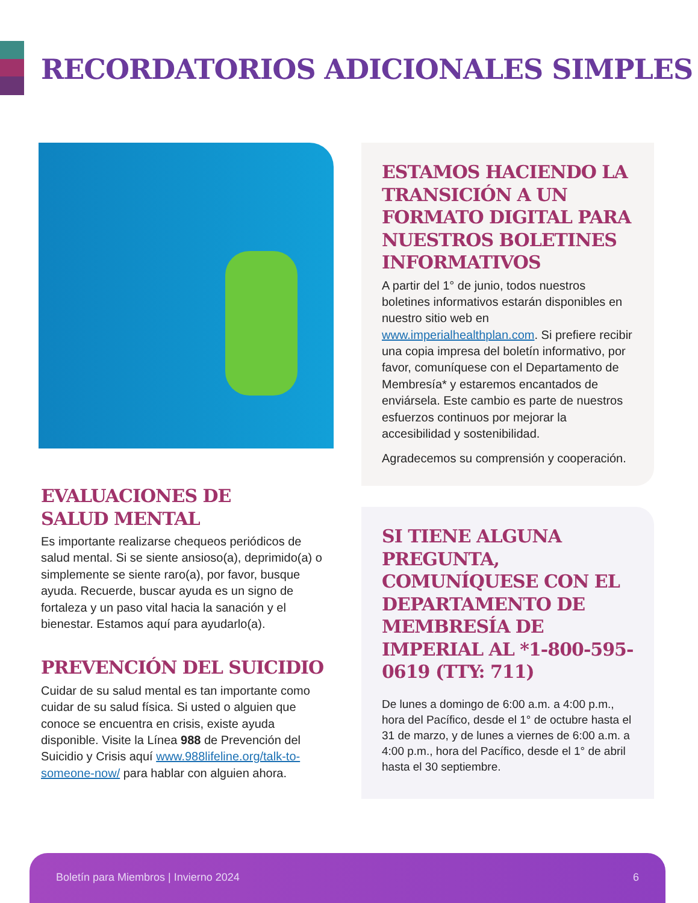RECORDATORIOS ADICIONALES SIMPLES
ESTAMOS HACIENDO LA TRANSICIÓN A UN FORMATO DIGITAL PARA NUESTROS BOLETINES INFORMATIVOS
A partir del 1° de junio, todos nuestros boletines informativos estarán disponibles en nuestro sitio web en www.imperialhealthplan.com. Si prefiere recibir una copia impresa del boletín informativo, por favor, comuníquese con el Departamento de Membresía* y estaremos encantados de enviársela. Este cambio es parte de nuestros esfuerzos continuos por mejorar la accesibilidad y sostenibilidad.
Agradecemos su comprensión y cooperación.
EVALUACIONES DE
SALUD MENTAL
Es importante realizarse chequeos periódicos de salud mental. Si se siente ansioso(a), deprimido(a) o simplemente se siente raro(a), por favor, busque ayuda. Recuerde, buscar ayuda es un signo de fortaleza y un paso vital hacia la sanación y el bienestar. Estamos aquí para ayudarlo(a).
PREVENCIÓN DEL SUICIDIO
Cuidar de su salud mental es tan importante como cuidar de su salud física. Si usted o alguien que conoce se encuentra en crisis, existe ayuda disponible. Visite la Línea 988 de Prevención del Suicidio y Crisis aquí www.988lifeline.org/talk-to-someone-now/ para hablar con alguien ahora.
SI TIENE ALGUNA PREGUNTA, COMUNÍQUESE CON EL DEPARTAMENTO DE MEMBRESÍA DE IMPERIAL AL *1-800-595-0619 (TTY: 711)
De lunes a domingo de 6:00 a.m. a 4:00 p.m., hora del Pacífico, desde el 1° de octubre hasta el 31 de marzo, y de lunes a viernes de 6:00 a.m. a 4:00 p.m., hora del Pacífico, desde el 1° de abril hasta el 30 septiembre.
Boletín para Miembros | Invierno 2024 6